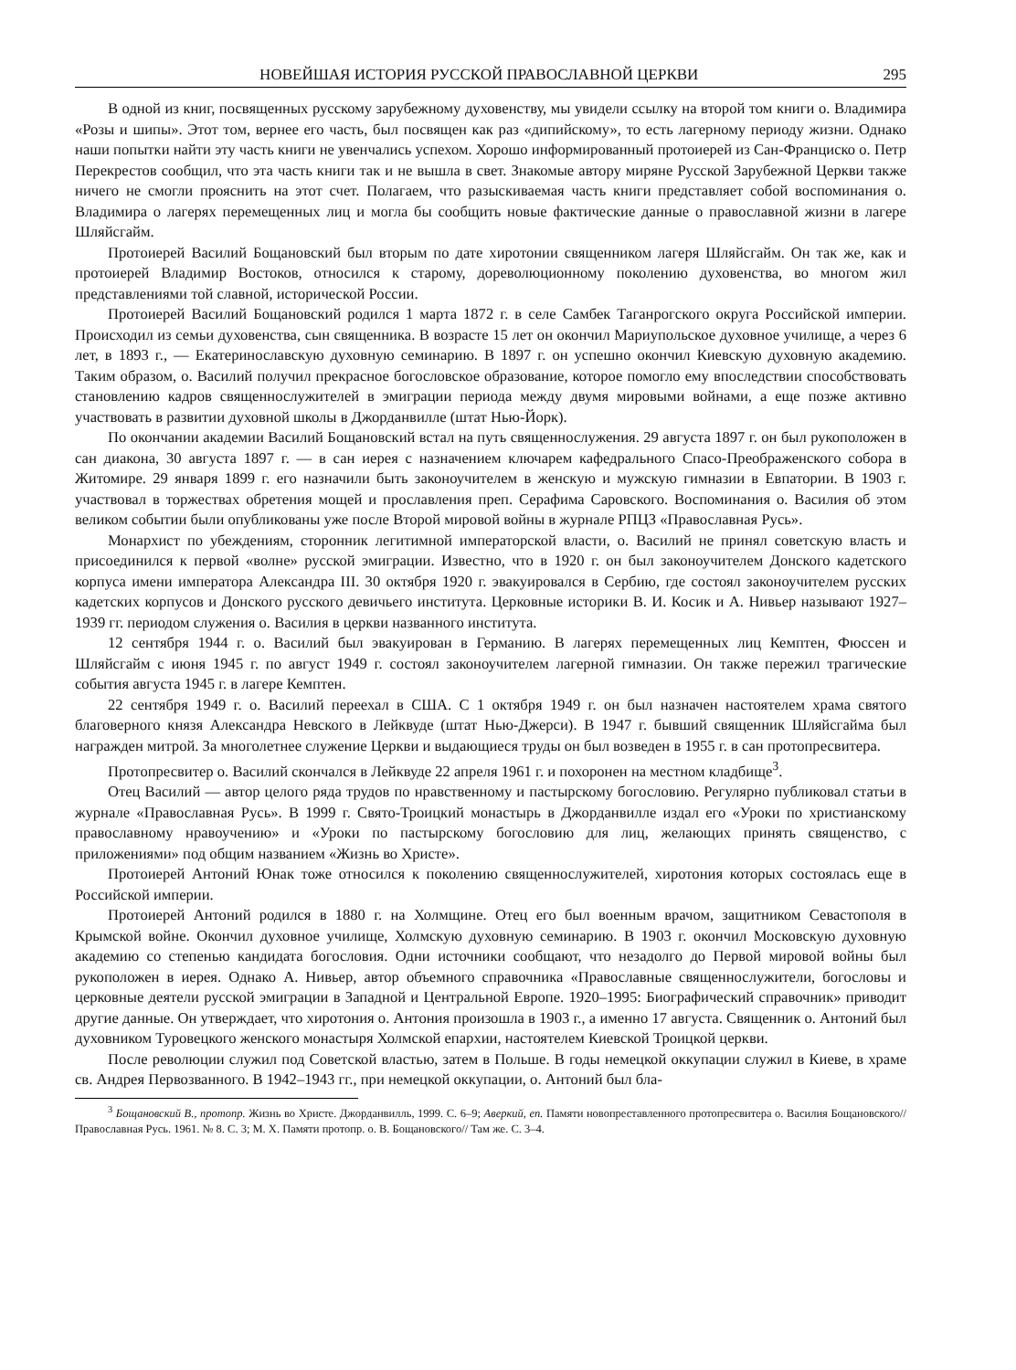НОВЕЙШАЯ ИСТОРИЯ РУССКОЙ ПРАВОСЛАВНОЙ ЦЕРКВИ 295
В одной из книг, посвященных русскому зарубежному духовенству, мы увидели ссылку на второй том книги о. Владимира «Розы и шипы». Этот том, вернее его часть, был посвящен как раз «дипийскому», то есть лагерному периоду жизни. Однако наши попытки найти эту часть книги не увенчались успехом. Хорошо информированный протоиерей из Сан-Франциско о. Петр Перекрестов сообщил, что эта часть книги так и не вышла в свет. Знакомые автору миряне Русской Зарубежной Церкви также ничего не смогли прояснить на этот счет. Полагаем, что разыскиваемая часть книги представляет собой воспоминания о. Владимира о лагерях перемещенных лиц и могла бы сообщить новые фактические данные о православной жизни в лагере Шляйсгайм.
Протоиерей Василий Бощановский был вторым по дате хиротонии священником лагеря Шляйсгайм. Он так же, как и протоиерей Владимир Востоков, относился к старому, дореволюционному поколению духовенства, во многом жил представлениями той славной, исторической России.
Протоиерей Василий Бощановский родился 1 марта 1872 г. в селе Самбек Таганрогского округа Российской империи. Происходил из семьи духовенства, сын священника. В возрасте 15 лет он окончил Мариупольское духовное училище, а через 6 лет, в 1893 г., — Екатеринославскую духовную семинарию. В 1897 г. он успешно окончил Киевскую духовную академию. Таким образом, о. Василий получил прекрасное богословское образование, которое помогло ему впоследствии способствовать становлению кадров священнослужителей в эмиграции периода между двумя мировыми войнами, а еще позже активно участвовать в развитии духовной школы в Джорданвилле (штат Нью-Йорк).
По окончании академии Василий Бощановский встал на путь священнослужения. 29 августа 1897 г. он был рукоположен в сан диакона, 30 августа 1897 г. — в сан иерея с назначением ключарем кафедрального Спасо-Преображенского собора в Житомире. 29 января 1899 г. его назначили быть законоучителем в женскую и мужскую гимназии в Евпатории. В 1903 г. участвовал в торжествах обретения мощей и прославления преп. Серафима Саровского. Воспоминания о. Василия об этом великом событии были опубликованы уже после Второй мировой войны в журнале РПЦЗ «Православная Русь».
Монархист по убеждениям, сторонник легитимной императорской власти, о. Василий не принял советскую власть и присоединился к первой «волне» русской эмиграции. Известно, что в 1920 г. он был законоучителем Донского кадетского корпуса имени императора Александра III. 30 октября 1920 г. эвакуировался в Сербию, где состоял законоучителем русских кадетских корпусов и Донского русского девичьего института. Церковные историки В. И. Косик и А. Нивьер называют 1927–1939 гг. периодом служения о. Василия в церкви названного института.
12 сентября 1944 г. о. Василий был эвакуирован в Германию. В лагерях перемещенных лиц Кемптен, Фюссен и Шляйсгайм с июня 1945 г. по август 1949 г. состоял законоучителем лагерной гимназии. Он также пережил трагические события августа 1945 г. в лагере Кемптен.
22 сентября 1949 г. о. Василий переехал в США. С 1 октября 1949 г. он был назначен настоятелем храма святого благоверного князя Александра Невского в Лейквуде (штат Нью-Джерси). В 1947 г. бывший священник Шляйсгайма был награжден митрой. За многолетнее служение Церкви и выдающиеся труды он был возведен в 1955 г. в сан протопресвитера.
Протопресвитер о. Василий скончался в Лейквуде 22 апреля 1961 г. и похоронен на местном кладбище<sup>3</sup>.
Отец Василий — автор целого ряда трудов по нравственному и пастырскому богословию. Регулярно публиковал статьи в журнале «Православная Русь». В 1999 г. Свято-Троицкий монастырь в Джорданвилле издал его «Уроки по христианскому православному нравоучению» и «Уроки по пастырскому богословию для лиц, желающих принять священство, с приложениями» под общим названием «Жизнь во Христе».
Протоиерей Антоний Юнак тоже относился к поколению священнослужителей, хиротония которых состоялась еще в Российской империи.
Протоиерей Антоний родился в 1880 г. на Холмщине. Отец его был военным врачом, защитником Севастополя в Крымской войне. Окончил духовное училище, Холмскую духовную семинарию. В 1903 г. окончил Московскую духовную академию со степенью кандидата богословия. Одни источники сообщают, что незадолго до Первой мировой войны был рукоположен в иерея. Однако А. Нивьер, автор объемного справочника «Православные священнослужители, богословы и церковные деятели русской эмиграции в Западной и Центральной Европе. 1920–1995: Биографический справочник» приводит другие данные. Он утверждает, что хиротония о. Антония произошла в 1903 г., а именно 17 августа. Священник о. Антоний был духовником Туровецкого женского монастыря Холмской епархии, настоятелем Киевской Троицкой церкви.
После революции служил под Советской властью, затем в Польше. В годы немецкой оккупации служил в Киеве, в храме св. Андрея Первозванного. В 1942–1943 гг., при немецкой оккупации, о. Антоний был бла-
<sup>3</sup> Бощановский В., протопр. Жизнь во Христе. Джорданвилль, 1999. С. 6–9; Аверкий, еп. Памяти новопреставленного протопресвитера о. Василия Бощановского// Православная Русь. 1961. № 8. С. 3; М. Х. Памяти протопр. о. В. Бощановского// Там же. С. 3–4.